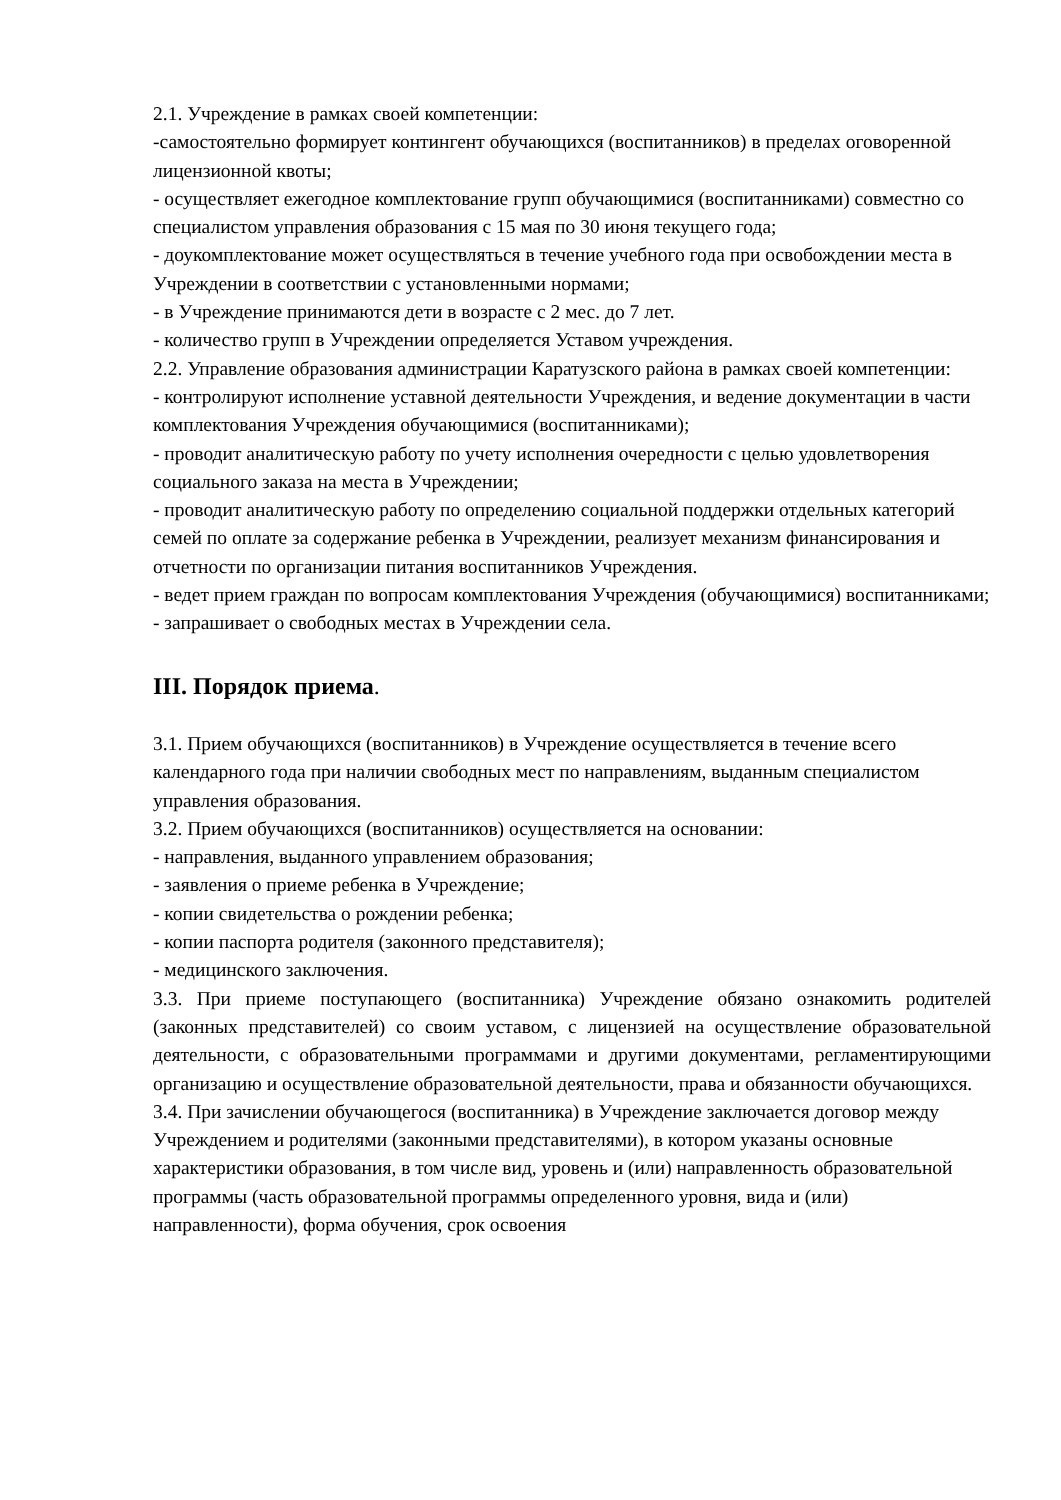2.1. Учреждение в рамках своей компетенции:
-самостоятельно формирует контингент обучающихся (воспитанников) в пределах оговоренной лицензионной квоты;
- осуществляет ежегодное комплектование групп обучающимися (воспитанниками) совместно со специалистом управления образования с 15 мая по 30 июня текущего года;
- доукомплектование может осуществляться в течение учебного года при освобождении места в Учреждении в соответствии с установленными нормами;
- в Учреждение принимаются дети в возрасте с 2 мес. до 7 лет.
- количество групп в Учреждении определяется Уставом учреждения.
2.2. Управление образования администрации Каратузского района в рамках своей компетенции:
- контролируют исполнение уставной деятельности Учреждения, и ведение документации в части комплектования Учреждения обучающимися (воспитанниками);
- проводит аналитическую работу по учету исполнения очередности с целью удовлетворения социального заказа на места в Учреждении;
- проводит аналитическую работу по определению социальной поддержки отдельных категорий семей по оплате за содержание ребенка в Учреждении, реализует механизм финансирования и отчетности по организации питания воспитанников Учреждения.
- ведет прием граждан по вопросам комплектования Учреждения (обучающимися) воспитанниками;
- запрашивает о свободных местах в Учреждении села.
III. Порядок приема.
3.1. Прием обучающихся (воспитанников) в Учреждение осуществляется в течение всего календарного года при наличии свободных мест по направлениям, выданным специалистом управления образования.
3.2. Прием обучающихся (воспитанников) осуществляется на основании:
- направления, выданного управлением образования;
- заявления о приеме ребенка в Учреждение;
- копии свидетельства о рождении ребенка;
- копии паспорта родителя (законного представителя);
- медицинского заключения.
3.3. При приеме поступающего (воспитанника) Учреждение обязано ознакомить родителей (законных представителей) со своим уставом, с лицензией на осуществление образовательной деятельности, с образовательными программами и другими документами, регламентирующими организацию и осуществление образовательной деятельности, права и обязанности обучающихся.
3.4. При зачислении обучающегося (воспитанника) в Учреждение заключается договор между Учреждением и родителями (законными представителями), в котором указаны основные характеристики образования, в том числе вид, уровень и (или) направленность образовательной программы (часть образовательной программы определенного уровня, вида и (или) направленности), форма обучения, срок освоения